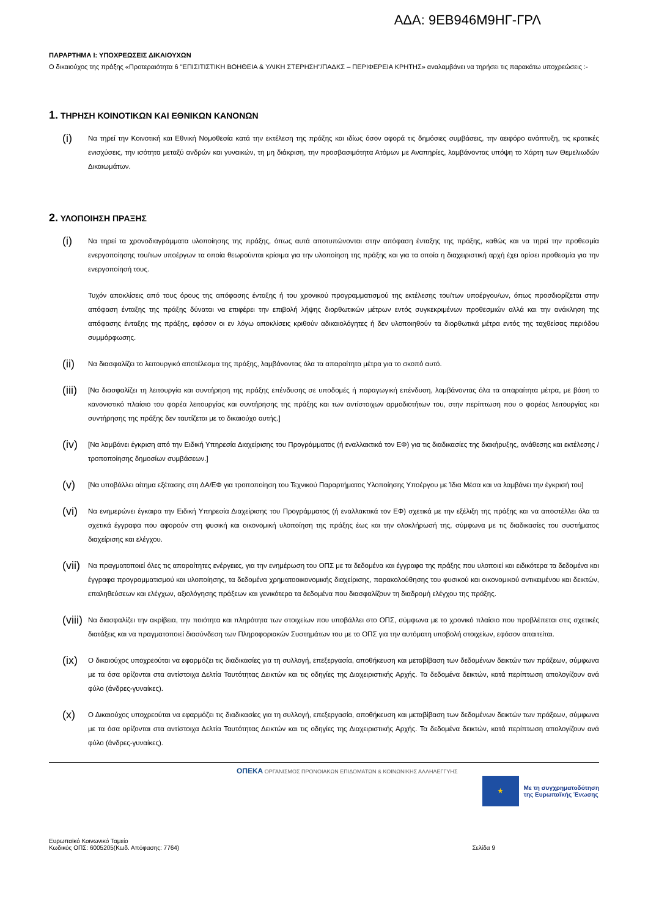ΑΔΑ: 9ΕΒ946Μ9ΗΓ-ΓΡΛ
ΠΑΡΑΡΤΗΜΑ Ι: ΥΠΟΧΡΕΩΣΕΙΣ ΔΙΚΑΙΟΥΧΩΝ
Ο δικαιούχος της πράξης «Προτεραιότητα 6 "ΕΠΙΣΙΤΙΣΤΙΚΗ ΒΟΗΘΕΙΑ & ΥΛΙΚΗ ΣΤΕΡΗΣΗ"/ΠΑΔΚΣ – ΠΕΡΙΦΕΡΕΙΑ ΚΡΗΤΗΣ» αναλαμβάνει να τηρήσει τις παρακάτω υποχρεώσεις :-
1. ΤΗΡΗΣΗ ΚΟΙΝΟΤΙΚΩΝ ΚΑΙ ΕΘΝΙΚΩΝ ΚΑΝΟΝΩΝ
(i) Να τηρεί την Κοινοτική και Εθνική Νομοθεσία κατά την εκτέλεση της πράξης και ιδίως όσον αφορά τις δημόσιες συμβάσεις, την αειφόρο ανάπτυξη, τις κρατικές ενισχύσεις, την ισότητα μεταξύ ανδρών και γυναικών, τη μη διάκριση, την προσβασιμότητα Ατόμων με Αναπηρίες, λαμβάνοντας υπόψη το Χάρτη των Θεμελιωδών Δικαιωμάτων.
2. ΥΛΟΠΟΙΗΣΗ ΠΡΑΞΗΣ
(i) Να τηρεί τα χρονοδιαγράμματα υλοποίησης της πράξης, όπως αυτά αποτυπώνονται στην απόφαση ένταξης της πράξης, καθώς και να τηρεί την προθεσμία ενεργοποίησης του/των υποέργων τα οποία θεωρούνται κρίσιμα για την υλοποίηση της πράξης και για τα οποία η διαχειριστική αρχή έχει ορίσει προθεσμία για την ενεργοποίησή τους.
Τυχόν αποκλίσεις από τους όρους της απόφασης ένταξης ή του χρονικού προγραμματισμού της εκτέλεσης του/των υποέργου/ων, όπως προσδιορίζεται στην απόφαση ένταξης της πράξης δύναται να επιφέρει την επιβολή λήψης διορθωτικών μέτρων εντός συγκεκριμένων προθεσμιών αλλά και την ανάκληση της απόφασης ένταξης της πράξης, εφόσον οι εν λόγω αποκλίσεις κριθούν αδικαιολόγητες ή δεν υλοποιηθούν τα διορθωτικά μέτρα εντός της ταχθείσας περιόδου συμμόρφωσης.
(ii) Να διασφαλίζει το λειτουργικό αποτέλεσμα της πράξης, λαμβάνοντας όλα τα απαραίτητα μέτρα για το σκοπό αυτό.
(iii) [Να διασφαλίζει τη λειτουργία και συντήρηση της πράξης επένδυσης σε υποδομές ή παραγωγική επένδυση, λαμβάνοντας όλα τα απαραίτητα μέτρα, με βάση το κανονιστικό πλαίσιο του φορέα λειτουργίας και συντήρησης της πράξης και των αντίστοιχων αρμοδιοτήτων του, στην περίπτωση που ο φορέας λειτουργίας και συντήρησης της πράξης δεν ταυτίζεται με το δικαιούχο αυτής.]
(iv) [Να λαμβάνει έγκριση από την Ειδική Υπηρεσία Διαχείρισης του Προγράμματος (ή εναλλακτικά τον ΕΦ) για τις διαδικασίες της διακήρυξης, ανάθεσης και εκτέλεσης / τροποποίησης δημοσίων συμβάσεων.]
(v) [Να υποβάλλει αίτημα εξέτασης στη ΔΑ/ΕΦ για τροποποίηση του Τεχνικού Παραρτήματος Υλοποίησης Υποέργου με Ίδια Μέσα και να λαμβάνει την έγκρισή του]
(vi) Να ενημερώνει έγκαιρα την Ειδική Υπηρεσία Διαχείρισης του Προγράμματος (ή εναλλακτικά τον ΕΦ) σχετικά με την εξέλιξη της πράξης και να αποστέλλει όλα τα σχετικά έγγραφα που αφορούν στη φυσική και οικονομική υλοποίηση της πράξης έως και την ολοκλήρωσή της, σύμφωνα με τις διαδικασίες του συστήματος διαχείρισης και ελέγχου.
(vii) Να πραγματοποιεί όλες τις απαραίτητες ενέργειες, για την ενημέρωση του ΟΠΣ με τα δεδομένα και έγγραφα της πράξης που υλοποιεί και ειδικότερα τα δεδομένα και έγγραφα προγραμματισμού και υλοποίησης, τα δεδομένα χρηματοοικονομικής διαχείρισης, παρακολούθησης του φυσικού και οικονομικού αντικειμένου και δεικτών, επαληθεύσεων και ελέγχων, αξιολόγησης πράξεων και γενικότερα τα δεδομένα που διασφαλίζουν τη διαδρομή ελέγχου της πράξης.
(viii) Να διασφαλίζει την ακρίβεια, την ποιότητα και πληρότητα των στοιχείων που υποβάλλει στο ΟΠΣ, σύμφωνα με το χρονικό πλαίσιο που προβλέπεται στις σχετικές διατάξεις και να πραγματοποιεί διασύνδεση των Πληροφοριακών Συστημάτων του με το ΟΠΣ για την αυτόματη υποβολή στοιχείων, εφόσον απαιτείται.
(ix) Ο δικαιούχος υποχρεούται να εφαρμόζει τις διαδικασίες για τη συλλογή, επεξεργασία, αποθήκευση και μεταβίβαση των δεδομένων δεικτών των πράξεων, σύμφωνα με τα όσα ορίζονται στα αντίστοιχα Δελτία Ταυτότητας Δεικτών και τις οδηγίες της Διαχειριστικής Αρχής. Τα δεδομένα δεικτών, κατά περίπτωση απολογίζουν ανά φύλο (άνδρες-γυναίκες).
(x) Ο Δικαιούχος υποχρεούται να εφαρμόζει τις διαδικασίες για τη συλλογή, επεξεργασία, αποθήκευση και μεταβίβαση των δεδομένων δεικτών των πράξεων, σύμφωνα με τα όσα ορίζονται στα αντίστοιχα Δελτία Ταυτότητας Δεικτών και τις οδηγίες της Διαχειριστικής Αρχής. Τα δεδομένα δεικτών, κατά περίπτωση απολογίζουν ανά φύλο (άνδρες-γυναίκες).
ΟΠΕΚΑ ΟΡΓΑΝΙΣΜΟΣ ΠΡΟΝΟΙΑΚΩΝ ΕΠΙΔΟΜΑΤΩΝ & ΚΟΙΝΩΝΙΚΗΣ ΑΛΛΗΛΕΓΓΥΗΣ
★
Με τη συγχρηματοδότηση
της Ευρωπαϊκής Ένωσης
Ευρωπαϊκό Κοινωνικό Ταμείο
Κωδικός ΟΠΣ: 6005205(Κωδ. Απόφασης: 7764)
Σελίδα 9